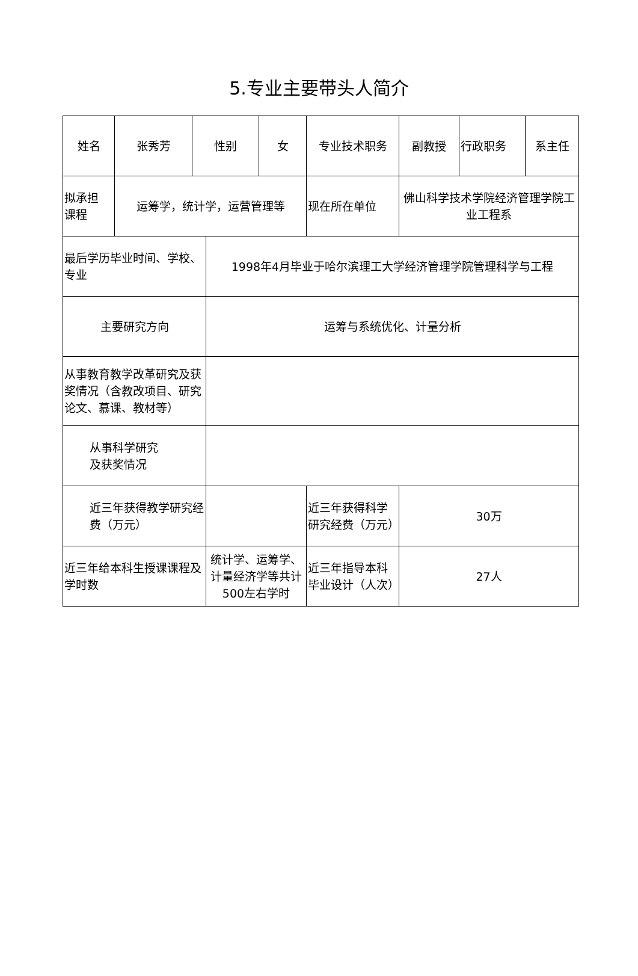5.专业主要带头人简介
| 姓名 | 张秀芳 | 性别 | | 女 | 专业技术职务 | 副教授 | 行政职务 | 系主任 |
| 拟承担 课程 | 运筹学，统计学，运营管理等 | | | | 现在所在单位 | 佛山科学技术学院经济管理学院工业工程系 | | |
| 最后学历毕业时间、学校、专业 | | | 1998年4月毕业于哈尔滨理工大学经济管理学院管理科学与工程 | | | | | |
| 主要研究方向 | | | 运筹与系统优化、计量分析 | | | | | |
| 从事教育教学改革研究及获奖情况（含教改项目、研究论文、慕课、教材等） | | | | | | | | |
| 从事科学研究 及获奖情况 | | | | | | | | |
| 近三年获得教学研究经费（万元） | | | | | 近三年获得科学研究经费（万元） | 30万 | | |
| 近三年给本科生授课课程及学时数 | | | 统计学、运筹学、计量经济学等共计500左右学时 | | 近三年指导本科毕业设计（人次） | 27人 | | |